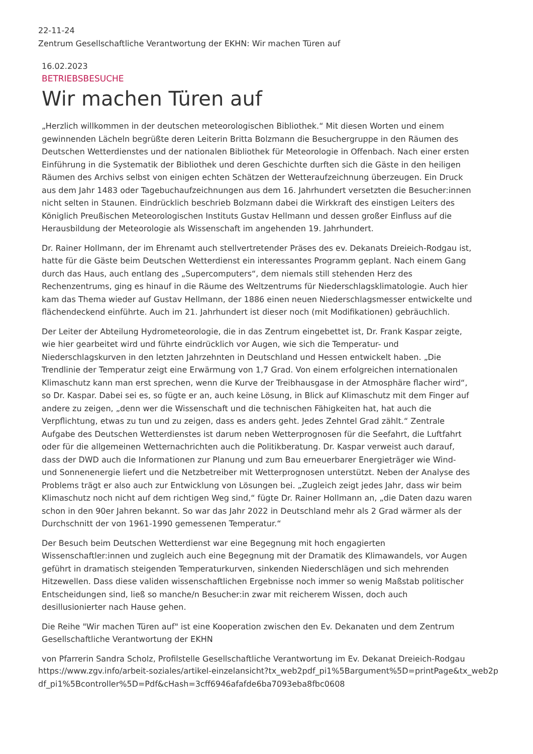22-11-24
Zentrum Gesellschaftliche Verantwortung der EKHN: Wir machen Türen auf
16.02.2023
BETRIEBSBESUCHE
Wir machen Türen auf
„Herzlich willkommen in der deutschen meteorologischen Bibliothek.“ Mit diesen Worten und einem gewinnenden Lächeln begrüßte deren Leiterin Britta Bolzmann die Besuchergruppe in den Räumen des Deutschen Wetterdienstes und der nationalen Bibliothek für Meteorologie in Offenbach. Nach einer ersten Einführung in die Systematik der Bibliothek und deren Geschichte durften sich die Gäste in den heiligen Räumen des Archivs selbst von einigen echten Schätzen der Wetteraufzeichnung überzeugen. Ein Druck aus dem Jahr 1483 oder Tagebuchaufzeichnungen aus dem 16. Jahrhundert versetzten die Besucher:innen nicht selten in Staunen. Eindrücklich beschrieb Bolzmann dabei die Wirkkraft des einstigen Leiters des Königlich Preußischen Meteorologischen Instituts Gustav Hellmann und dessen großer Einfluss auf die Herausbildung der Meteorologie als Wissenschaft im angehenden 19. Jahrhundert.
Dr. Rainer Hollmann, der im Ehrenamt auch stellvertretender Präses des ev. Dekanats Dreieich-Rodgau ist, hatte für die Gäste beim Deutschen Wetterdienst ein interessantes Programm geplant. Nach einem Gang durch das Haus, auch entlang des „Supercomputers“, dem niemals still stehenden Herz des Rechenzentrums, ging es hinauf in die Räume des Weltzentrums für Niederschlagsklimatologie. Auch hier kam das Thema wieder auf Gustav Hellmann, der 1886 einen neuen Niederschlagsmesser entwickelte und flächendeckend einführte. Auch im 21. Jahrhundert ist dieser noch (mit Modifikationen) gebräuchlich.
Der Leiter der Abteilung Hydrometeorologie, die in das Zentrum eingebettet ist, Dr. Frank Kaspar zeigte, wie hier gearbeitet wird und führte eindrücklich vor Augen, wie sich die Temperatur- und Niederschlagskurven in den letzten Jahrzehnten in Deutschland und Hessen entwickelt haben. „Die Trendlinie der Temperatur zeigt eine Erwärmung von 1,7 Grad. Von einem erfolgreichen internationalen Klimaschutz kann man erst sprechen, wenn die Kurve der Treibhausgase in der Atmosphäre flacher wird“, so Dr. Kaspar. Dabei sei es, so fügte er an, auch keine Lösung, in Blick auf Klimaschutz mit dem Finger auf andere zu zeigen, „denn wer die Wissenschaft und die technischen Fähigkeiten hat, hat auch die Verpflichtung, etwas zu tun und zu zeigen, dass es anders geht. Jedes Zehntel Grad zählt.“ Zentrale Aufgabe des Deutschen Wetterdienstes ist darum neben Wetterprognosen für die Seefahrt, die Luftfahrt oder für die allgemeinen Wetternachrichten auch die Politikberatung. Dr. Kaspar verweist auch darauf, dass der DWD auch die Informationen zur Planung und zum Bau erneuerbarer Energieträger wie Wind- und Sonnenenergie liefert und die Netzbetreiber mit Wetterprognosen unterstützt. Neben der Analyse des Problems trägt er also auch zur Entwicklung von Lösungen bei. „Zugleich zeigt jedes Jahr, dass wir beim Klimaschutz noch nicht auf dem richtigen Weg sind,“ fügte Dr. Rainer Hollmann an, „die Daten dazu waren schon in den 90er Jahren bekannt. So war das Jahr 2022 in Deutschland mehr als 2 Grad wärmer als der Durchschnitt der von 1961-1990 gemessenen Temperatur.“
Der Besuch beim Deutschen Wetterdienst war eine Begegnung mit hoch engagierten Wissenschaftler:innen und zugleich auch eine Begegnung mit der Dramatik des Klimawandels, vor Augen geführt in dramatisch steigenden Temperaturkurven, sinkenden Niederschlägen und sich mehrenden Hitzewellen. Dass diese validen wissenschaftlichen Ergebnisse noch immer so wenig Maßstab politischer Entscheidungen sind, ließ so manche/n Besucher:in zwar mit reicherem Wissen, doch auch desillusionierter nach Hause gehen.
Die Reihe "Wir machen Türen auf" ist eine Kooperation zwischen den Ev. Dekanaten und dem Zentrum Gesellschaftliche Verantwortung der EKHN
von Pfarrerin Sandra Scholz, Profilstelle Gesellschaftliche Verantwortung im Ev. Dekanat Dreieich-Rodgau
https://www.zgv.info/arbeit-soziales/artikel-einzelansicht?tx_web2pdf_pi1%5Bargument%5D=printPage&tx_web2pdf_pi1%5Bcontroller%5D=Pdf&cHash=3cff6946afafde6ba7093eba8fbc0608